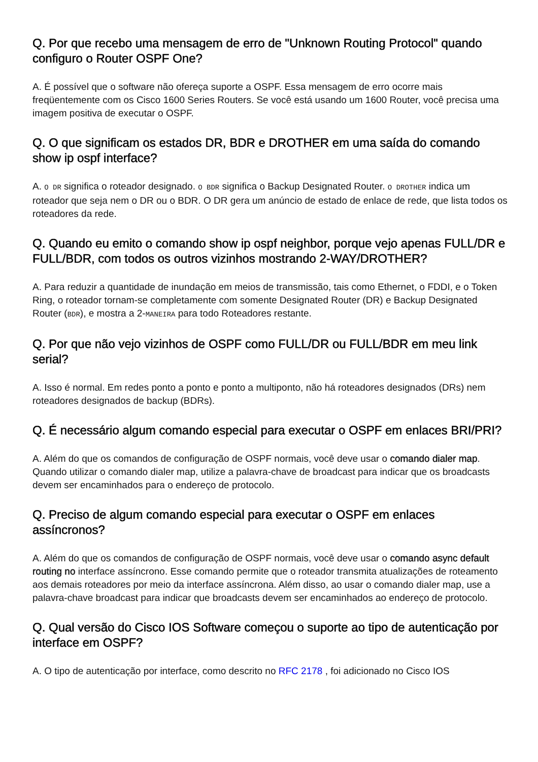Q. Por que recebo uma mensagem de erro de "Unknown Routing Protocol" quando configuro o Router OSPF One?
A. É possível que o software não ofereça suporte a OSPF. Essa mensagem de erro ocorre mais freqüentemente com os Cisco 1600 Series Routers. Se você está usando um 1600 Router, você precisa uma imagem positiva de executar o OSPF.
Q. O que significam os estados DR, BDR e DROTHER em uma saída do comando show ip ospf interface?
A. O DR significa o roteador designado. O BDR significa o Backup Designated Router. O DROTHER indica um roteador que seja nem o DR ou o BDR. O DR gera um anúncio de estado de enlace de rede, que lista todos os roteadores da rede.
Q. Quando eu emito o comando show ip ospf neighbor, porque vejo apenas FULL/DR e FULL/BDR, com todos os outros vizinhos mostrando 2-WAY/DROTHER?
A. Para reduzir a quantidade de inundação em meios de transmissão, tais como Ethernet, o FDDI, e o Token Ring, o roteador tornam-se completamente com somente Designated Router (DR) e Backup Designated Router (BDR), e mostra a 2-MANEIRA para todo Roteadores restante.
Q. Por que não vejo vizinhos de OSPF como FULL/DR ou FULL/BDR em meu link serial?
A. Isso é normal. Em redes ponto a ponto e ponto a multiponto, não há roteadores designados (DRs) nem roteadores designados de backup (BDRs).
Q. É necessário algum comando especial para executar o OSPF em enlaces BRI/PRI?
A. Além do que os comandos de configuração de OSPF normais, você deve usar o comando dialer map. Quando utilizar o comando dialer map, utilize a palavra-chave de broadcast para indicar que os broadcasts devem ser encaminhados para o endereço de protocolo.
Q. Preciso de algum comando especial para executar o OSPF em enlaces assíncronos?
A. Além do que os comandos de configuração de OSPF normais, você deve usar o comando async default routing no interface assíncrono. Esse comando permite que o roteador transmita atualizações de roteamento aos demais roteadores por meio da interface assíncrona. Além disso, ao usar o comando dialer map, use a palavra-chave broadcast para indicar que broadcasts devem ser encaminhados ao endereço de protocolo.
Q. Qual versão do Cisco IOS Software começou o suporte ao tipo de autenticação por interface em OSPF?
A. O tipo de autenticação por interface, como descrito no RFC 2178 , foi adicionado no Cisco IOS